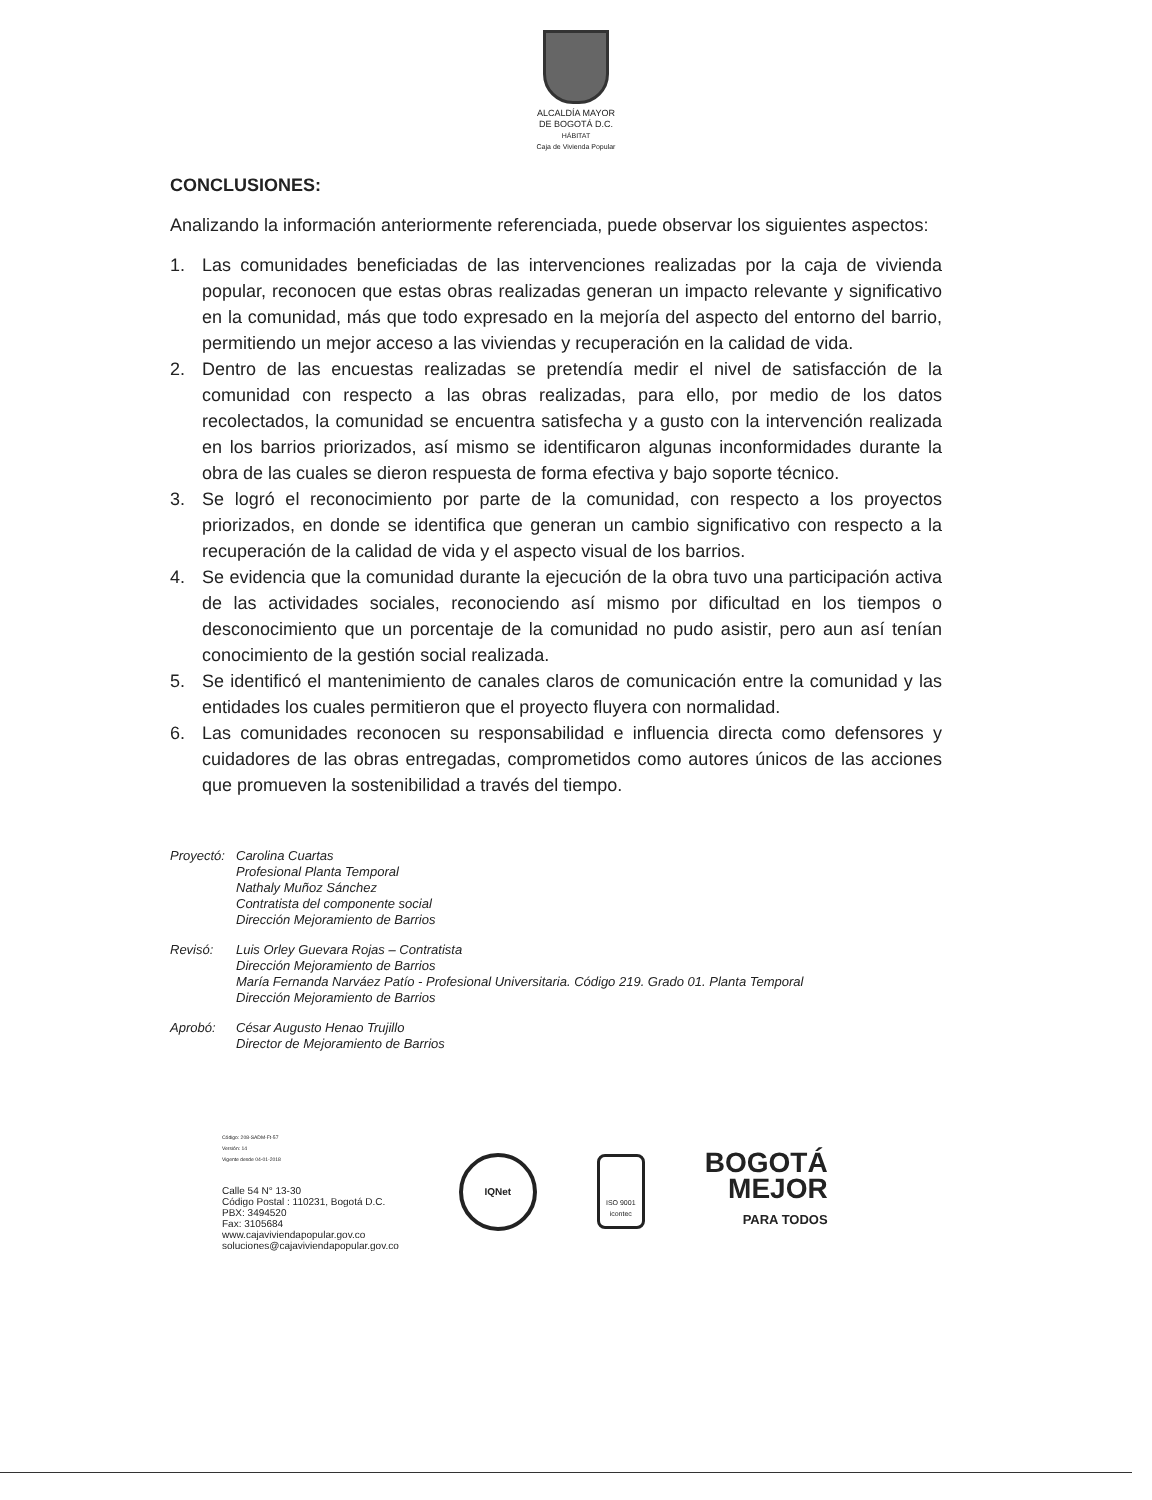ALCALDÍA MAYOR
DE BOGOTÁ D.C.
HÁBITAT
Caja de Vivienda Popular
CONCLUSIONES:
Analizando la información anteriormente referenciada, puede observar los siguientes aspectos:
1. Las comunidades beneficiadas de las intervenciones realizadas por la caja de vivienda popular, reconocen que estas obras realizadas generan un impacto relevante y significativo en la comunidad, más que todo expresado en la mejoría del aspecto del entorno del barrio, permitiendo un mejor acceso a las viviendas y recuperación en la calidad de vida.
2. Dentro de las encuestas realizadas se pretendía medir el nivel de satisfacción de la comunidad con respecto a las obras realizadas, para ello, por medio de los datos recolectados, la comunidad se encuentra satisfecha y a gusto con la intervención realizada en los barrios priorizados, así mismo se identificaron algunas inconformidades durante la obra de las cuales se dieron respuesta de forma efectiva y bajo soporte técnico.
3. Se logró el reconocimiento por parte de la comunidad, con respecto a los proyectos priorizados, en donde se identifica que generan un cambio significativo con respecto a la recuperación de la calidad de vida y el aspecto visual de los barrios.
4. Se evidencia que la comunidad durante la ejecución de la obra tuvo una participación activa de las actividades sociales, reconociendo así mismo por dificultad en los tiempos o desconocimiento que un porcentaje de la comunidad no pudo asistir, pero aun así tenían conocimiento de la gestión social realizada.
5. Se identificó el mantenimiento de canales claros de comunicación entre la comunidad y las entidades los cuales permitieron que el proyecto fluyera con normalidad.
6. Las comunidades reconocen su responsabilidad e influencia directa como defensores y cuidadores de las obras entregadas, comprometidos como autores únicos de las acciones que promueven la sostenibilidad a través del tiempo.
Proyectó:
Carolina Cuartas
Profesional Planta Temporal
Nathaly Muñoz Sánchez
Contratista del componente social
Dirección Mejoramiento de Barrios
Revisó: Luis Orley Guevara Rojas – Contratista
Dirección Mejoramiento de Barrios
María Fernanda Narváez Patío - Profesional Universitaria. Código 219. Grado 01. Planta Temporal
Dirección Mejoramiento de Barrios
Aprobó: César Augusto Henao Trujillo
Director de Mejoramiento de Barrios
Código: 208-SADM-Ft-57
Versión: 14
Vigente desde 04-01-2018
Calle 54 N° 13-30
Código Postal : 110231, Bogotá D.C.
PBX: 3494520
Fax: 3105684
www.cajaviviendapopular.gov.co
soluciones@cajaviviendapopular.gov.co
IQNet
ISO 9001
icontec
BOGOTÁ
MEJOR
PARA TODOS